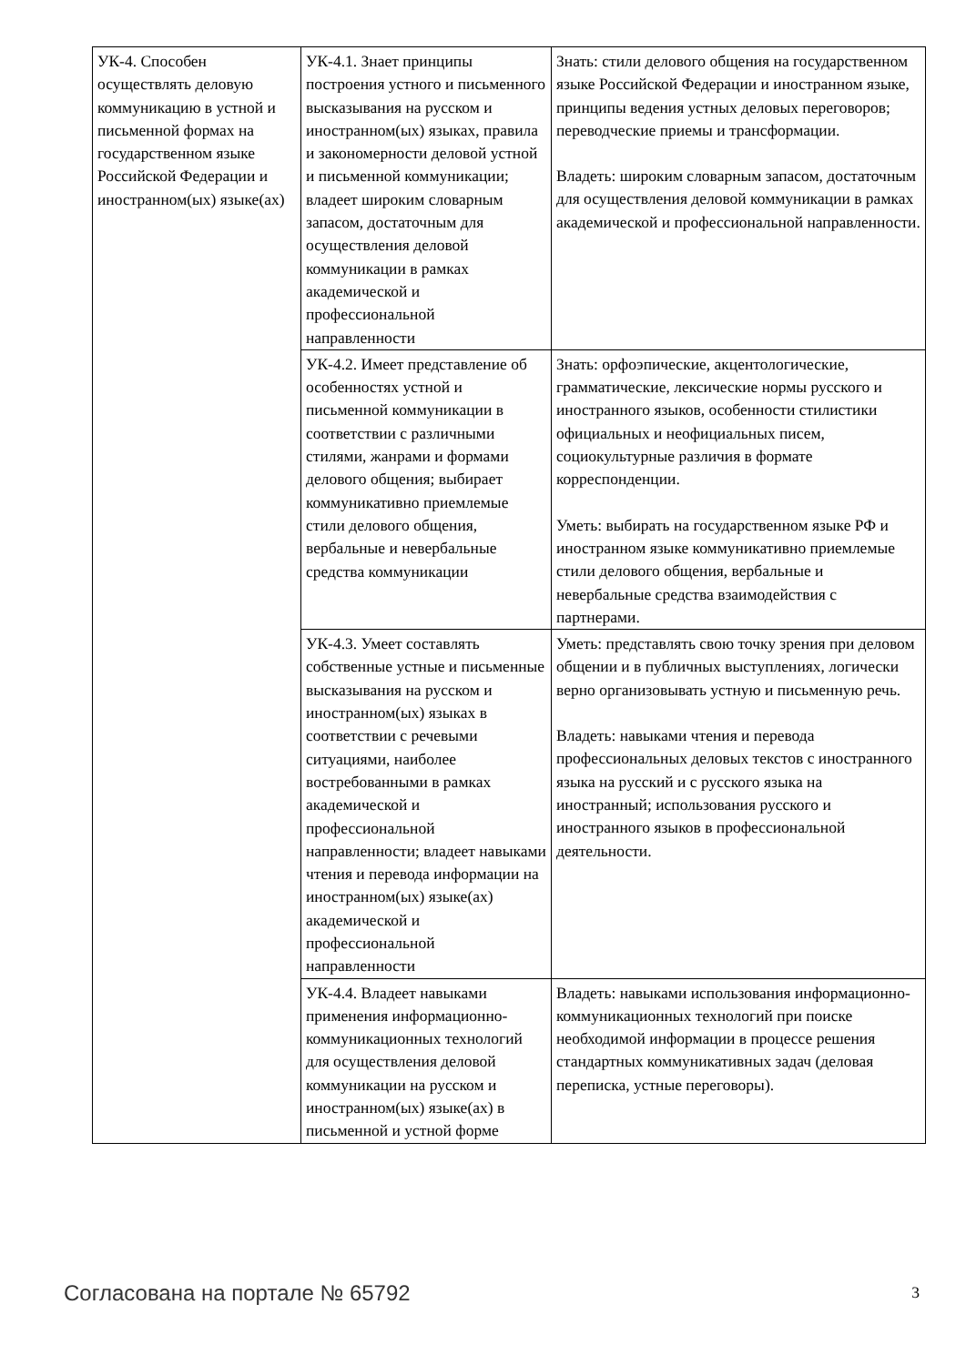| УК-4. Способен осуществлять деловую коммуникацию в устной и письменной формах на государственном языке Российской Федерации и иностранном(ых) языке(ах) | УК-4.1. Знает принципы построения устного и письменного высказывания на русском и иностранном(ых) языках, правила и закономерности деловой устной и письменной коммуникации; владеет широким словарным запасом, достаточным для осуществления деловой коммуникации в рамках академической и профессиональной направленности | Знать: стили делового общения на государственном языке Российской Федерации и иностранном языке, принципы ведения устных деловых переговоров; переводческие приемы и трансформации. Владеть: широким словарным запасом, достаточным для осуществления деловой коммуникации в рамках академической и профессиональной направленности. |
| | УК-4.2. Имеет представление об особенностях устной и письменной коммуникации в соответствии с различными стилями, жанрами и формами делового общения; выбирает коммуникативно приемлемые стили делового общения, вербальные и невербальные средства коммуникации | Знать: орфоэпические, акцентологические, грамматические, лексические нормы русского и иностранного языков, особенности стилистики официальных и неофициальных писем, социокультурные различия в формате корреспонденции. Уметь: выбирать на государственном языке РФ и иностранном языке коммуникативно приемлемые стили делового общения, вербальные и невербальные средства взаимодействия с партнерами. |
| | УК-4.3. Умеет составлять собственные устные и письменные высказывания на русском и иностранном(ых) языках в соответствии с речевыми ситуациями, наиболее востребованными в рамках академической и профессиональной направленности; владеет навыками чтения и перевода информации на иностранном(ых) языке(ах) академической и профессиональной направленности | Уметь: представлять свою точку зрения при деловом общении и в публичных выступлениях, логически верно организовывать устную и письменную речь. Владеть: навыками чтения и перевода профессиональных деловых текстов с иностранного языка на русский и с русского языка на иностранный; использования русского и иностранного языков в профессиональной деятельности. |
| | УК-4.4. Владеет навыками применения информационно-коммуникационных технологий для осуществления деловой коммуникации на русском и иностранном(ых) языке(ах) в письменной и устной форме | Владеть: навыками использования информационно-коммуникационных технологий при поиске необходимой информации в процессе решения стандартных коммуникативных задач (деловая переписка, устные переговоры). |
Согласована на портале № 65792 3